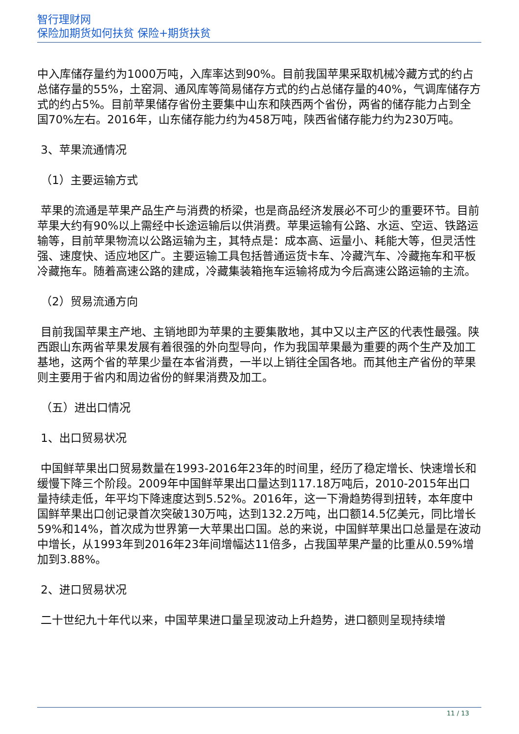智行理财网
保险加期货如何扶贫 保险+期货扶贫
中入库储存量约为1000万吨，入库率达到90%。目前我国苹果采取机械冷藏方式的约占总储存量的55%，土窑洞、通风库等简易储存方式的约占总储存量的40%，气调库储存方式的约占5%。目前苹果储存省份主要集中山东和陕西两个省份，两省的储存能力占到全国70%左右。2016年，山东储存能力约为458万吨，陕西省储存能力约为230万吨。
3、苹果流通情况
（1）主要运输方式
苹果的流通是苹果产品生产与消费的桥梁，也是商品经济发展必不可少的重要环节。目前苹果大约有90%以上需经中长途运输后以供消费。苹果运输有公路、水运、空运、铁路运输等，目前苹果物流以公路运输为主，其特点是：成本高、运量小、耗能大等，但灵活性强、速度快、适应地区广。主要运输工具包括普通运货卡车、冷藏汽车、冷藏拖车和平板冷藏拖车。随着高速公路的建成，冷藏集装箱拖车运输将成为今后高速公路运输的主流。
（2）贸易流通方向
目前我国苹果主产地、主销地即为苹果的主要集散地，其中又以主产区的代表性最强。陕西跟山东两省苹果发展有着很强的外向型导向，作为我国苹果最为重要的两个生产及加工基地，这两个省的苹果少量在本省消费，一半以上销往全国各地。而其他主产省份的苹果则主要用于省内和周边省份的鲜果消费及加工。
（五）进出口情况
1、出口贸易状况
中国鲜苹果出口贸易数量在1993-2016年23年的时间里，经历了稳定增长、快速增长和缓慢下降三个阶段。2009年中国鲜苹果出口量达到117.18万吨后，2010-2015年出口量持续走低，年平均下降速度达到5.52%。2016年，这一下滑趋势得到扭转，本年度中国鲜苹果出口创记录首次突破130万吨，达到132.2万吨，出口额14.5亿美元，同比增长59%和14%，首次成为世界第一大苹果出口国。总的来说，中国鲜苹果出口总量是在波动中增长，从1993年到2016年23年间增幅达11倍多，占我国苹果产量的比重从0.59%增加到3.88%。
2、进口贸易状况
二十世纪九十年代以来，中国苹果进口量呈现波动上升趋势，进口额则呈现持续增
11 / 13